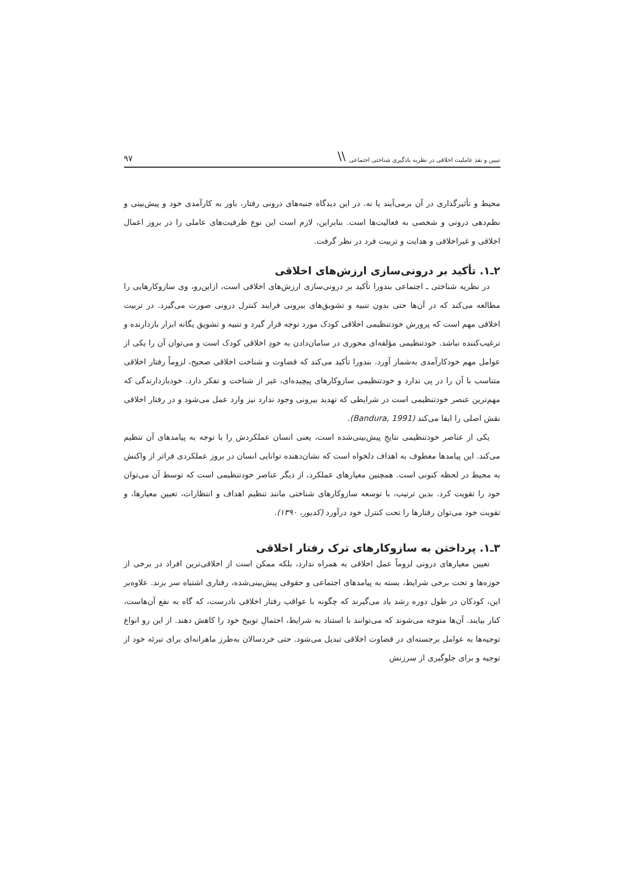تبیین و نقد عاملیت اخلاقی در نظریه یادگیری شناختی اجتماعی \\ ۹۷
محیط و تأثیرگذاری در آن برمی‌آیند یا نه. در این دیدگاه جنبه‌های درونی رفتار، باور به کارآمدی خود و پیش‌بینی و نظم‌دهی درونی و شخصی به فعالیت‌ها است. بنابراین، لازم است این نوع ظرفیت‌های عاملی را در بروز اعمال اخلاقی و غیراخلاقی و هدایت و تربیت فرد در نظر گرفت.
۲ـ۱. تأکید بر درونی‌سازی ارزش‌های اخلاقی
در نظریه شناختی ـ اجتماعی بندورا تأکید بر درونی‌سازی ارزش‌های اخلاقی است، ازاین‌رو، وی سازوکارهایی را مطالعه می‌کند که در آن‌ها حتی بدون تنبیه و تشویق‌های بیرونی فرایند کنترل درونی صورت می‌گیرد. در تربیت اخلاقی مهم است که پرورش خودتنظیمی اخلاقی کودک مورد توجه قرار گیرد و تنبیه و تشویق یگانه ابزار بازدارنده و ترغیب‌کننده نباشد. خودتنظیمی مؤلفه‌ای محوری در سامان‌دادن به خودِ اخلاقی کودک است و می‌توان آن را یکی از عوامل مهم خودکارآمدی به‌شمار آورد. بندورا تأکید می‌کند که قضاوت و شناخت اخلاقی صحیح، لزوماً رفتار اخلاقی متناسب با آن را در پی ندارد و خودتنظیمی سازوکارهای پیچیده‌ای، غیر از شناخت و تفکر دارد. خودبازدارندگی که مهم‌ترین عنصر خودتنظیمی است در شرایطی که تهدید بیرونی وجود ندارد نیز وارد عمل می‌شود و در رفتار اخلاقی نقش اصلی را ایفا می‌کند (Bandura, 1991).
یکی از عناصر خودتنظیمی نتایجِ پیش‌بینی‌شده است، یعنی انسان عملکردش را با توجه به پیامدهای آن تنظیم می‌کند. این پیامدها معطوف به اهداف دلخواه است که نشان‌دهنده توانایی انسان در بروز عملکردی فراتر از واکنش به محیط در لحظه کنونی است. همچنین معیارهای عملکرد، از دیگر عناصر خودتنظیمی است که توسط آن می‌توان خود را تقویت کرد. بدین ترتیب، با توسعه سازوکارهای شناختی مانند تنظیم اهداف و انتظارات، تعیین معیارها، و تقویت خود می‌توان رفتارها را تحت کنترل خود درآورد (کدیور، ۱۳۹۰).
۳ـ۱. پرداختن به سازوکارهای ترک رفتار اخلاقی
تعیین معیارهای درونی لزوماً عمل اخلاقی به همراه ندارد، بلکه ممکن است از اخلاقی‌ترین افراد در برخی از حوزه‌ها و تحت برخی شرایط، بسته به پیامدهای اجتماعی و حقوقی پیش‌بینی‌شده، رفتاری اشتباه سر بزند. علاوه‌بر این، کودکان در طول دوره رشد یاد می‌گیرند که چگونه با عواقب رفتار اخلاقی نادرست، که گاه به نفع آن‌هاست، کنار بیایند. آن‌ها متوجه می‌شوند که می‌توانند با استناد به شرایط، احتمالِ توبیخ خود را کاهش دهند. از این رو انواع توجیه‌ها به عوامل برجسته‌ای در قضاوت اخلاقی تبدیل می‌شود. حتی خردسالان به‌طرز ماهرانه‌ای برای تبرئه خود از توجیه و برای جلوگیری از سرزنش